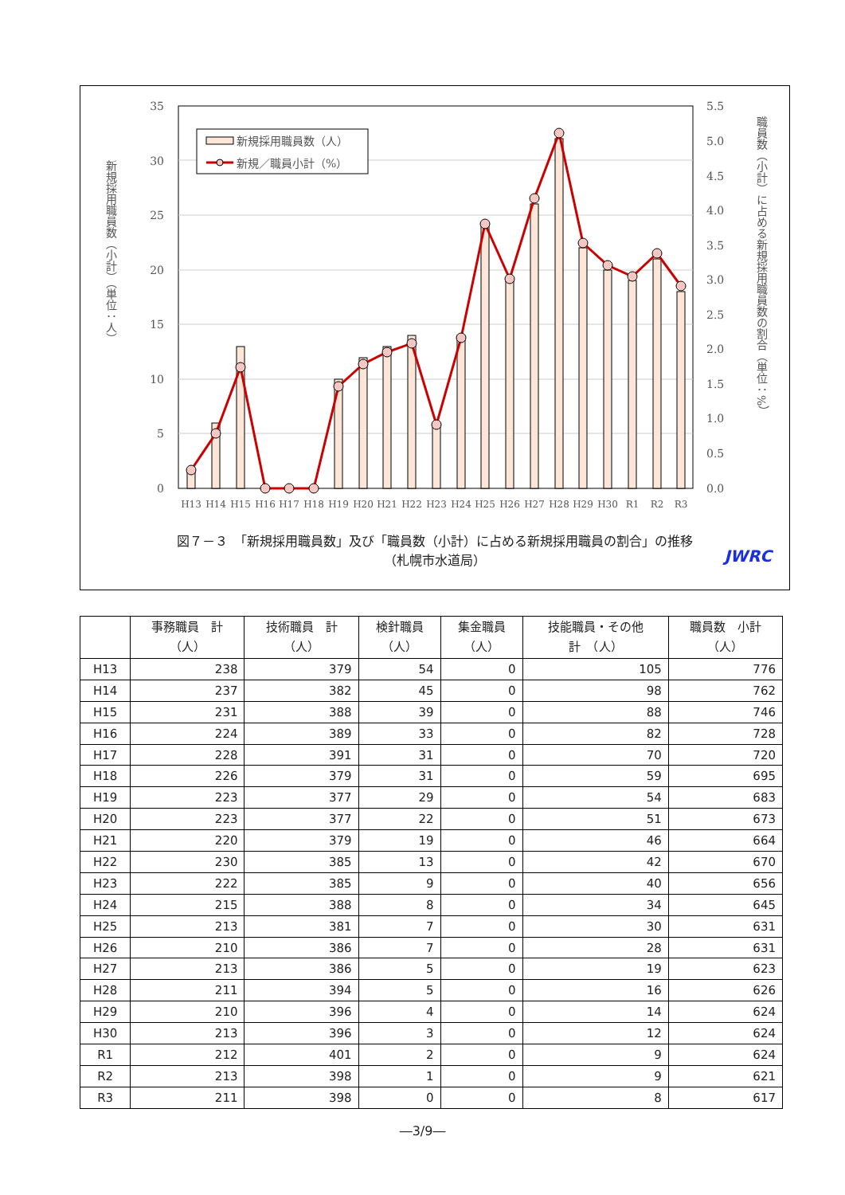35
30
25
20
15
10
5
0
5.5
5.0
4.5
4.0
3.5
3.0
2.5
2.0
1.5
1.0
0.5
0.0
H13
H14
H15
H16
H17
H18
H19
H20
H21
H22
H23
H24
H25
H26
H27
H28
H29
H30
R1
R2
R3
新規採用職員数（人）
新規／職員小計（%）
新規採用職員数（小計）（単位：人）
職員数（小計）に占める新規採用職員数の割合（単位：%）
図７－３　「新規採用職員数」及び「職員数（小計）に占める新規採用職員の割合」の推移
（札幌市水道局）
JWRC
| | 事務職員 計 （人） | 技術職員 計 （人） | 検針職員 （人） | 集金職員 （人） | 技能職員・その他 計 （人） | 職員数 小計 （人） |
| --- | --- | --- | --- | --- | --- | --- |
| H13 | 238 | 379 | 54 | 0 | 105 | 776 |
| H14 | 237 | 382 | 45 | 0 | 98 | 762 |
| H15 | 231 | 388 | 39 | 0 | 88 | 746 |
| H16 | 224 | 389 | 33 | 0 | 82 | 728 |
| H17 | 228 | 391 | 31 | 0 | 70 | 720 |
| H18 | 226 | 379 | 31 | 0 | 59 | 695 |
| H19 | 223 | 377 | 29 | 0 | 54 | 683 |
| H20 | 223 | 377 | 22 | 0 | 51 | 673 |
| H21 | 220 | 379 | 19 | 0 | 46 | 664 |
| H22 | 230 | 385 | 13 | 0 | 42 | 670 |
| H23 | 222 | 385 | 9 | 0 | 40 | 656 |
| H24 | 215 | 388 | 8 | 0 | 34 | 645 |
| H25 | 213 | 381 | 7 | 0 | 30 | 631 |
| H26 | 210 | 386 | 7 | 0 | 28 | 631 |
| H27 | 213 | 386 | 5 | 0 | 19 | 623 |
| H28 | 211 | 394 | 5 | 0 | 16 | 626 |
| H29 | 210 | 396 | 4 | 0 | 14 | 624 |
| H30 | 213 | 396 | 3 | 0 | 12 | 624 |
| R1 | 212 | 401 | 2 | 0 | 9 | 624 |
| R2 | 213 | 398 | 1 | 0 | 9 | 621 |
| R3 | 211 | 398 | 0 | 0 | 8 | 617 |
―3/9―